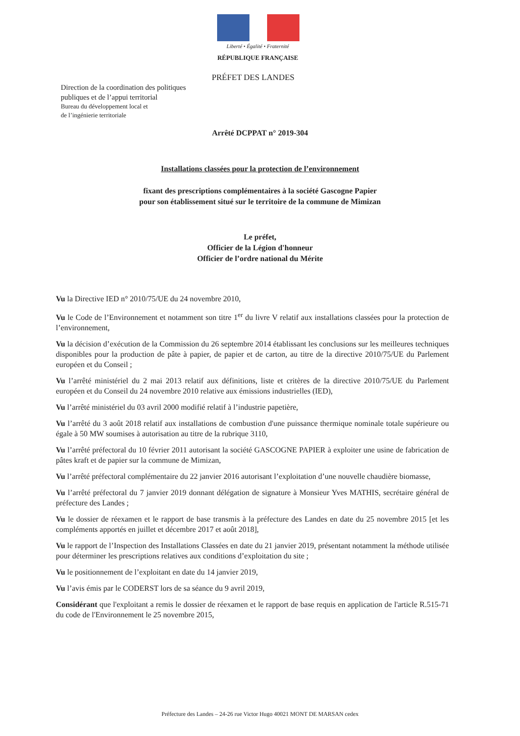Liberté • Égalité • Fraternité
RÉPUBLIQUE FRANÇAISE
PRÉFET DES LANDES
Direction de la coordination des politiques
publiques et de l’appui territorial
Bureau du développement local et
de l’ingénierie territoriale
Arrêté DCPPAT n° 2019-304
Installations classées pour la protection de l’environnement
fixant des prescriptions complémentaires à la société Gascogne Papier
pour son établissement situé sur le territoire de la commune de Mimizan
Le préfet,
Officier de la Légion d'honneur
Officier de l’ordre national du Mérite
Vu la Directive IED n° 2010/75/UE du 24 novembre 2010,
Vu le Code de l’Environnement et notamment son titre 1<sup>er</sup> du livre V relatif aux installations classées pour la protection de l’environnement,
Vu la décision d’exécution de la Commission du 26 septembre 2014 établissant les conclusions sur les meilleures techniques disponibles pour la production de pâte à papier, de papier et de carton, au titre de la directive 2010/75/UE du Parlement européen et du Conseil ;
Vu l’arrêté ministériel du 2 mai 2013 relatif aux définitions, liste et critères de la directive 2010/75/UE du Parlement européen et du Conseil du 24 novembre 2010 relative aux émissions industrielles (IED),
Vu l’arrêté ministériel du 03 avril 2000 modifié relatif à l’industrie papetière,
Vu l’arrêté du 3 août 2018 relatif aux installations de combustion d'une puissance thermique nominale totale supérieure ou égale à 50 MW soumises à autorisation au titre de la rubrique 3110,
Vu l’arrêté préfectoral du 10 février 2011 autorisant la société GASCOGNE PAPIER à exploiter une usine de fabrication de pâtes kraft et de papier sur la commune de Mimizan,
Vu l’arrêté préfectoral complémentaire du 22 janvier 2016 autorisant l’exploitation d’une nouvelle chaudière biomasse,
Vu l’arrêté préfectoral du 7 janvier 2019 donnant délégation de signature à Monsieur Yves MATHIS, secrétaire général de préfecture des Landes ;
Vu le dossier de réexamen et le rapport de base transmis à la préfecture des Landes en date du 25 novembre 2015 [et les compléments apportés en juillet et décembre 2017 et août 2018],
Vu le rapport de l’Inspection des Installations Classées en date du 21 janvier 2019, présentant notamment la méthode utilisée pour déterminer les prescriptions relatives aux conditions d’exploitation du site ;
Vu le positionnement de l’exploitant en date du 14 janvier 2019,
Vu l’avis émis par le CODERST lors de sa séance du 9 avril 2019,
Considérant que l'exploitant a remis le dossier de réexamen et le rapport de base requis en application de l'article R.515-71 du code de l'Environnement le 25 novembre 2015,
Préfecture des Landes – 24-26 rue Victor Hugo 40021 MONT DE MARSAN cedex